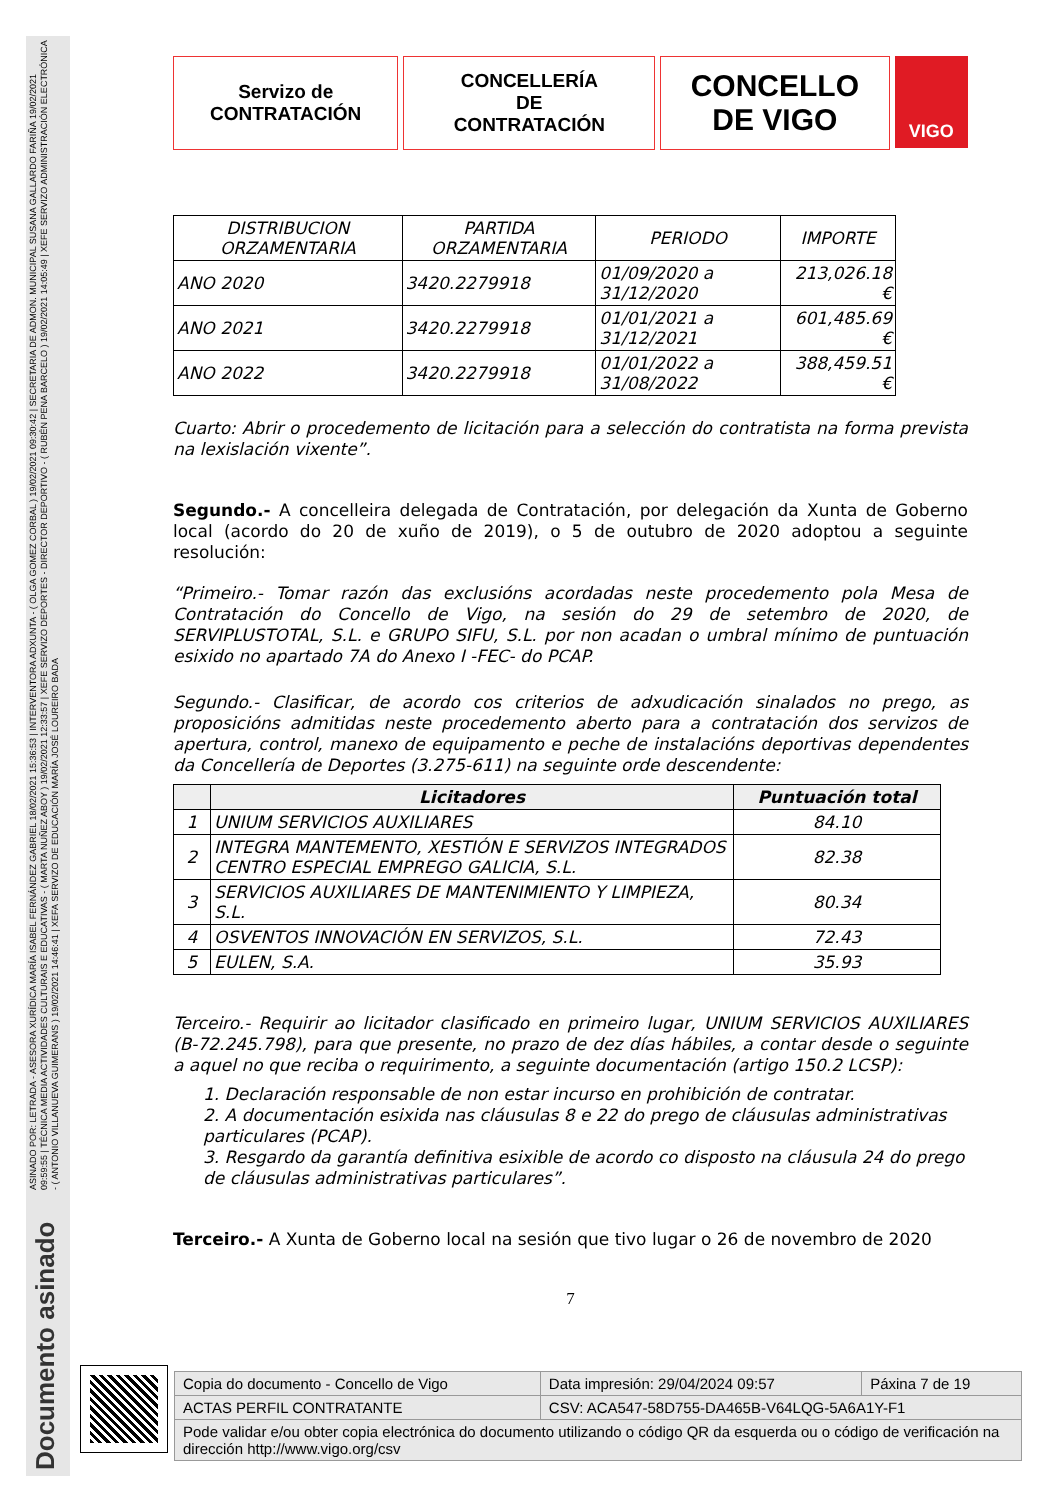ASINADO POR: LETRADA - ASESORA XURÍDICA MARÍA ISABEL FERNÁNDEZ GABRIEL 18/02/2021 15:36:53 | INTERVENTORA ADXUNTA - ( OLGA GOMEZ CORBAL ) 19/02/2021 09:30:42 | SECRETARIA DE ADMON. MUNICIPAL SUSANA GALLARDO FARIÑA 19/02/2021 09:59:55 | TÉCNICA MEDIA ACTIVIDADES CULTURAIS E EDUCATIVAS - ( MARTA NUÑEZ ABOY ) 19/02/2021 12:33:57 | XEFE SERVIZO DEPORTES - DIRECTOR DEPORTIVO - ( RUBÉN PENA BARCELO ) 19/02/2021 14:05:49 | XEFE SERVIZO ADMINISTRACIÓN ELECTRÓNICA - ( ANTONIO VILLANUEVA GUIMERANS ) 19/02/2021 14:46:41 | XEFA SERVIZO DE EDUCACIÓN MARÍA JOSÉ LOUREIRO BADA
Documento asinado
Servizo de
CONTRATACIÓN
CONCELLERÍA
DE
CONTRATACIÓN
CONCELLO
DE VIGO
VIGO
| DISTRIBUCION ORZAMENTARIA | PARTIDA ORZAMENTARIA | PERIODO | IMPORTE |
| ANO 2020 | 3420.2279918 | 01/09/2020 a 31/12/2020 | 213,026.18 € |
| ANO 2021 | 3420.2279918 | 01/01/2021 a 31/12/2021 | 601,485.69 € |
| ANO 2022 | 3420.2279918 | 01/01/2022 a 31/08/2022 | 388,459.51 € |
Cuarto: Abrir o procedemento de licitación para a selección do contratista na forma prevista na lexislación vixente”.
Segundo.- A concelleira delegada de Contratación, por delegación da Xunta de Goberno local (acordo do 20 de xuño de 2019), o 5 de outubro de 2020 adoptou a seguinte resolución:
“Primeiro.- Tomar razón das exclusións acordadas neste procedemento pola Mesa de Contratación do Concello de Vigo, na sesión do 29 de setembro de 2020, de SERVIPLUSTOTAL, S.L. e GRUPO SIFU, S.L. por non acadan o umbral mínimo de puntuación esixido no apartado 7A do Anexo I -FEC- do PCAP.
Segundo.- Clasificar, de acordo cos criterios de adxudicación sinalados no prego, as proposicións admitidas neste procedemento aberto para a contratación dos servizos de apertura, control, manexo de equipamento e peche de instalacións deportivas dependentes da Concellería de Deportes (3.275-611) na seguinte orde descendente:
| | Licitadores | Puntuación total |
| --- | --- | --- |
| 1 | UNIUM SERVICIOS AUXILIARES | 84.10 |
| 2 | INTEGRA MANTEMENTO, XESTIÓN E SERVIZOS INTEGRADOS CENTRO ESPECIAL EMPREGO GALICIA, S.L. | 82.38 |
| 3 | SERVICIOS AUXILIARES DE MANTENIMIENTO Y LIMPIEZA, S.L. | 80.34 |
| 4 | OSVENTOS INNOVACIÓN EN SERVIZOS, S.L. | 72.43 |
| 5 | EULEN, S.A. | 35.93 |
Terceiro.- Requirir ao licitador clasificado en primeiro lugar, UNIUM SERVICIOS AUXILIARES (B-72.245.798), para que presente, no prazo de dez días hábiles, a contar desde o seguinte a aquel no que reciba o requirimento, a seguinte documentación (artigo 150.2 LCSP):
1. Declaración responsable de non estar incurso en prohibición de contratar.
2. A documentación esixida nas cláusulas 8 e 22 do prego de cláusulas administrativas particulares (PCAP).
3. Resgardo da garantía definitiva esixible de acordo co disposto na cláusula 24 do prego de cláusulas administrativas particulares”.
Terceiro.- A Xunta de Goberno local na sesión que tivo lugar o 26 de novembro de 2020
7
| Copia do documento - Concello de Vigo | Data impresión: 29/04/2024 09:57 | Páxina 7 de 19 |
| ACTAS PERFIL CONTRATANTE | CSV: ACA547-58D755-DA465B-V64LQG-5A6A1Y-F1 | |
| Pode validar e/ou obter copia electrónica do documento utilizando o código QR da esquerda ou o código de verificación na dirección http://www.vigo.org/csv | | |